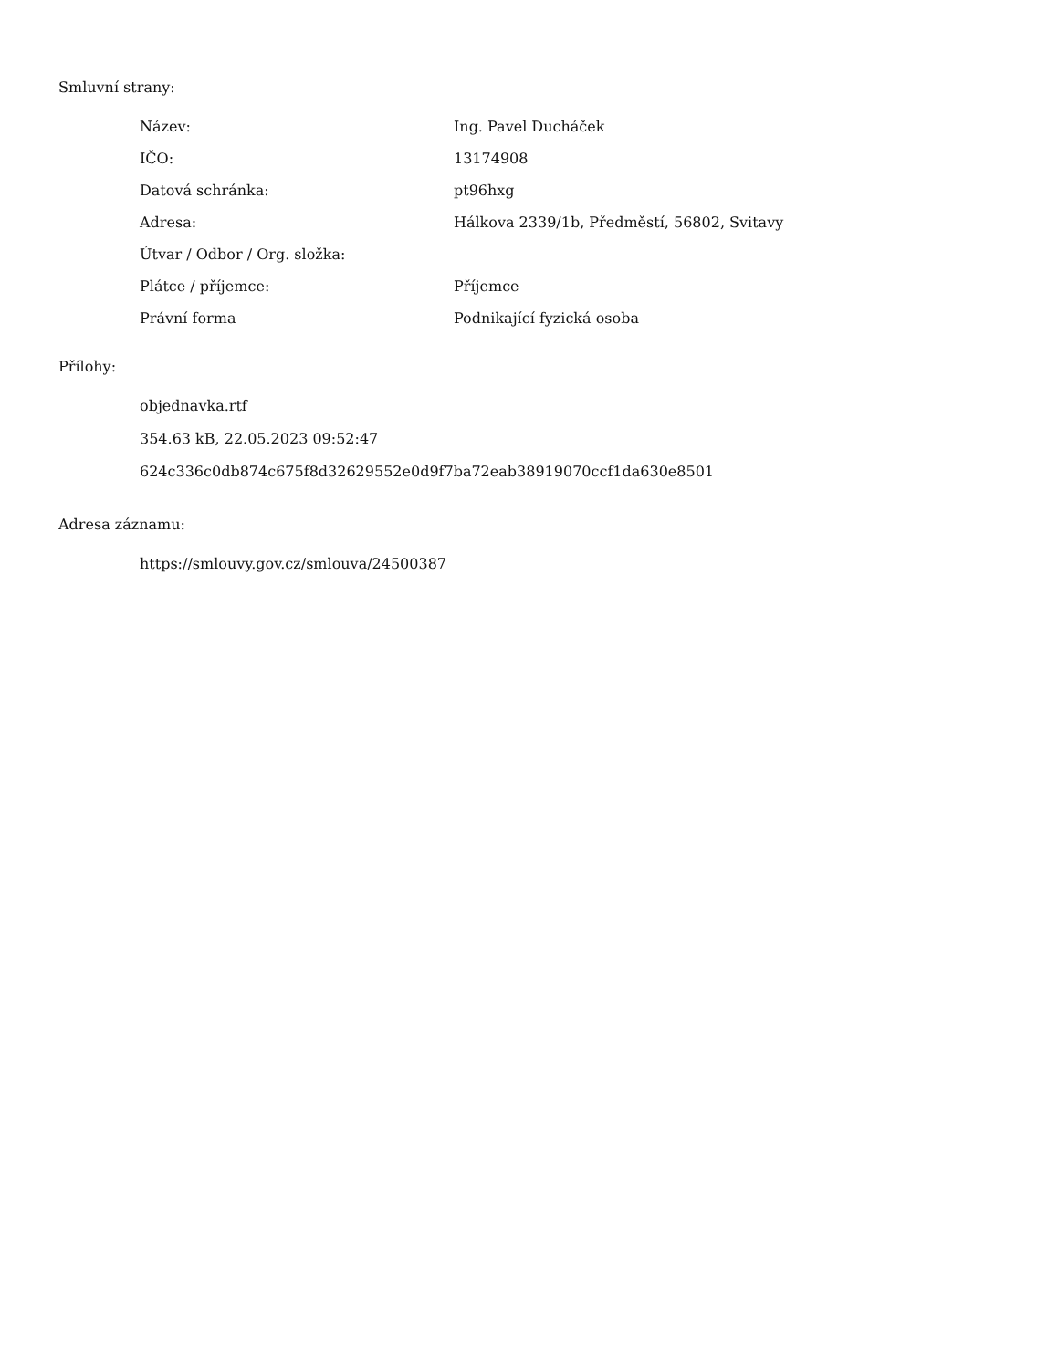Smluvní strany:
| Název: | Ing. Pavel Ducháček |
| IČO: | 13174908 |
| Datová schránka: | pt96hxg |
| Adresa: | Hálkova 2339/1b, Předměstí, 56802, Svitavy |
| Útvar / Odbor / Org. složka: | |
| Plátce / příjemce: | Příjemce |
| Právní forma | Podnikající fyzická osoba |
Přílohy:
objednavka.rtf
354.63 kB, 22.05.2023 09:52:47
624c336c0db874c675f8d32629552e0d9f7ba72eab38919070ccf1da630e8501
Adresa záznamu:
https://smlouvy.gov.cz/smlouva/24500387